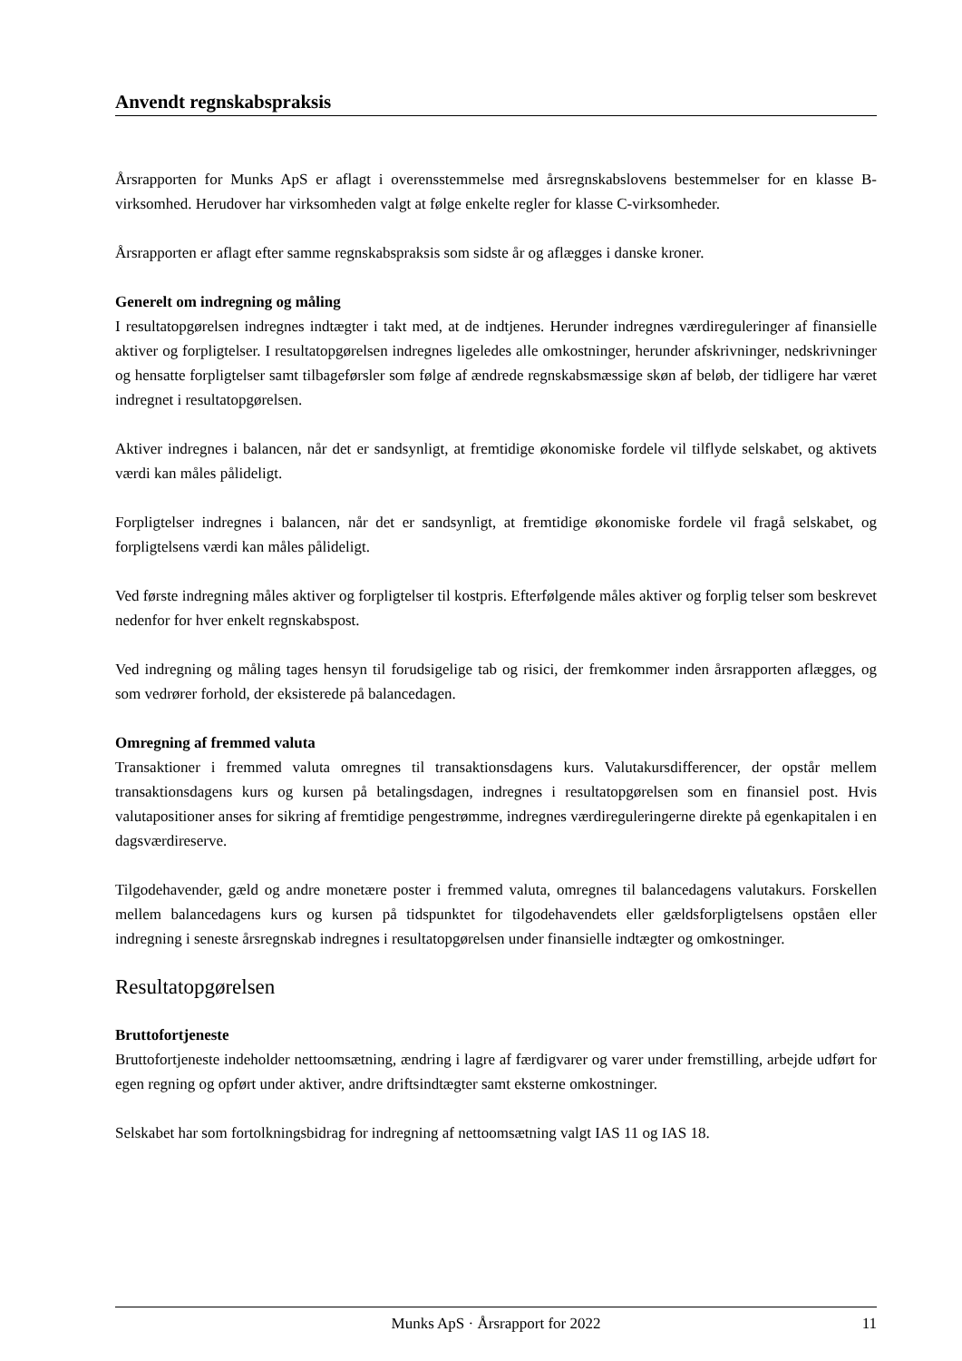Anvendt regnskabspraksis
Årsrapporten for Munks ApS er aflagt i overensstemmelse med årsregnskabslovens bestemmelser for en klasse B-virksomhed. Herudover har virksomheden valgt at følge enkelte regler for klasse C-virksomheder.
Årsrapporten er aflagt efter samme regnskabspraksis som sidste år og aflægges i danske kroner.
Generelt om indregning og måling
I resultatopgørelsen indregnes indtægter i takt med, at de indtjenes. Herunder indregnes værdireguleringer af finansielle aktiver og forpligtelser. I resultatopgørelsen indregnes ligeledes alle omkostninger, herunder afskrivninger, nedskrivninger og hensatte forpligtelser samt tilbageførsler som følge af ændrede regnskabsmæssige skøn af beløb, der tidligere har været indregnet i resultatopgørelsen.
Aktiver indregnes i balancen, når det er sandsynligt, at fremtidige økonomiske fordele vil tilflyde selskabet, og aktivets værdi kan måles pålideligt.
Forpligtelser indregnes i balancen, når det er sandsynligt, at fremtidige økonomiske fordele vil fragå selskabet, og forpligtelsens værdi kan måles pålideligt.
Ved første indregning måles aktiver og forpligtelser til kostpris. Efterfølgende måles aktiver og forplig telser som beskrevet nedenfor for hver enkelt regnskabspost.
Ved indregning og måling tages hensyn til forudsigelige tab og risici, der fremkommer inden årsrapporten aflægges, og som vedrører forhold, der eksisterede på balancedagen.
Omregning af fremmed valuta
Transaktioner i fremmed valuta omregnes til transaktionsdagens kurs. Valutakursdifferencer, der opstår mellem transaktionsdagens kurs og kursen på betalingsdagen, indregnes i resultatopgørelsen som en finansiel post. Hvis valutapositioner anses for sikring af fremtidige pengestrømme, indregnes værdireguleringerne direkte på egenkapitalen i en dagsværdireserve.
Tilgodehavender, gæld og andre monetære poster i fremmed valuta, omregnes til balancedagens valutakurs. Forskellen mellem balancedagens kurs og kursen på tidspunktet for tilgodehavendets eller gældsforpligtelsens opståen eller indregning i seneste årsregnskab indregnes i resultatopgørelsen under finansielle indtægter og omkostninger.
Resultatopgørelsen
Bruttofortjeneste
Bruttofortjeneste indeholder nettoomsætning, ændring i lagre af færdigvarer og varer under fremstilling, arbejde udført for egen regning og opført under aktiver, andre driftsindtægter samt eksterne omkostninger.
Selskabet har som fortolkningsbidrag for indregning af nettoomsætning valgt IAS 11 og IAS 18.
Munks ApS · Årsrapport for 2022 11